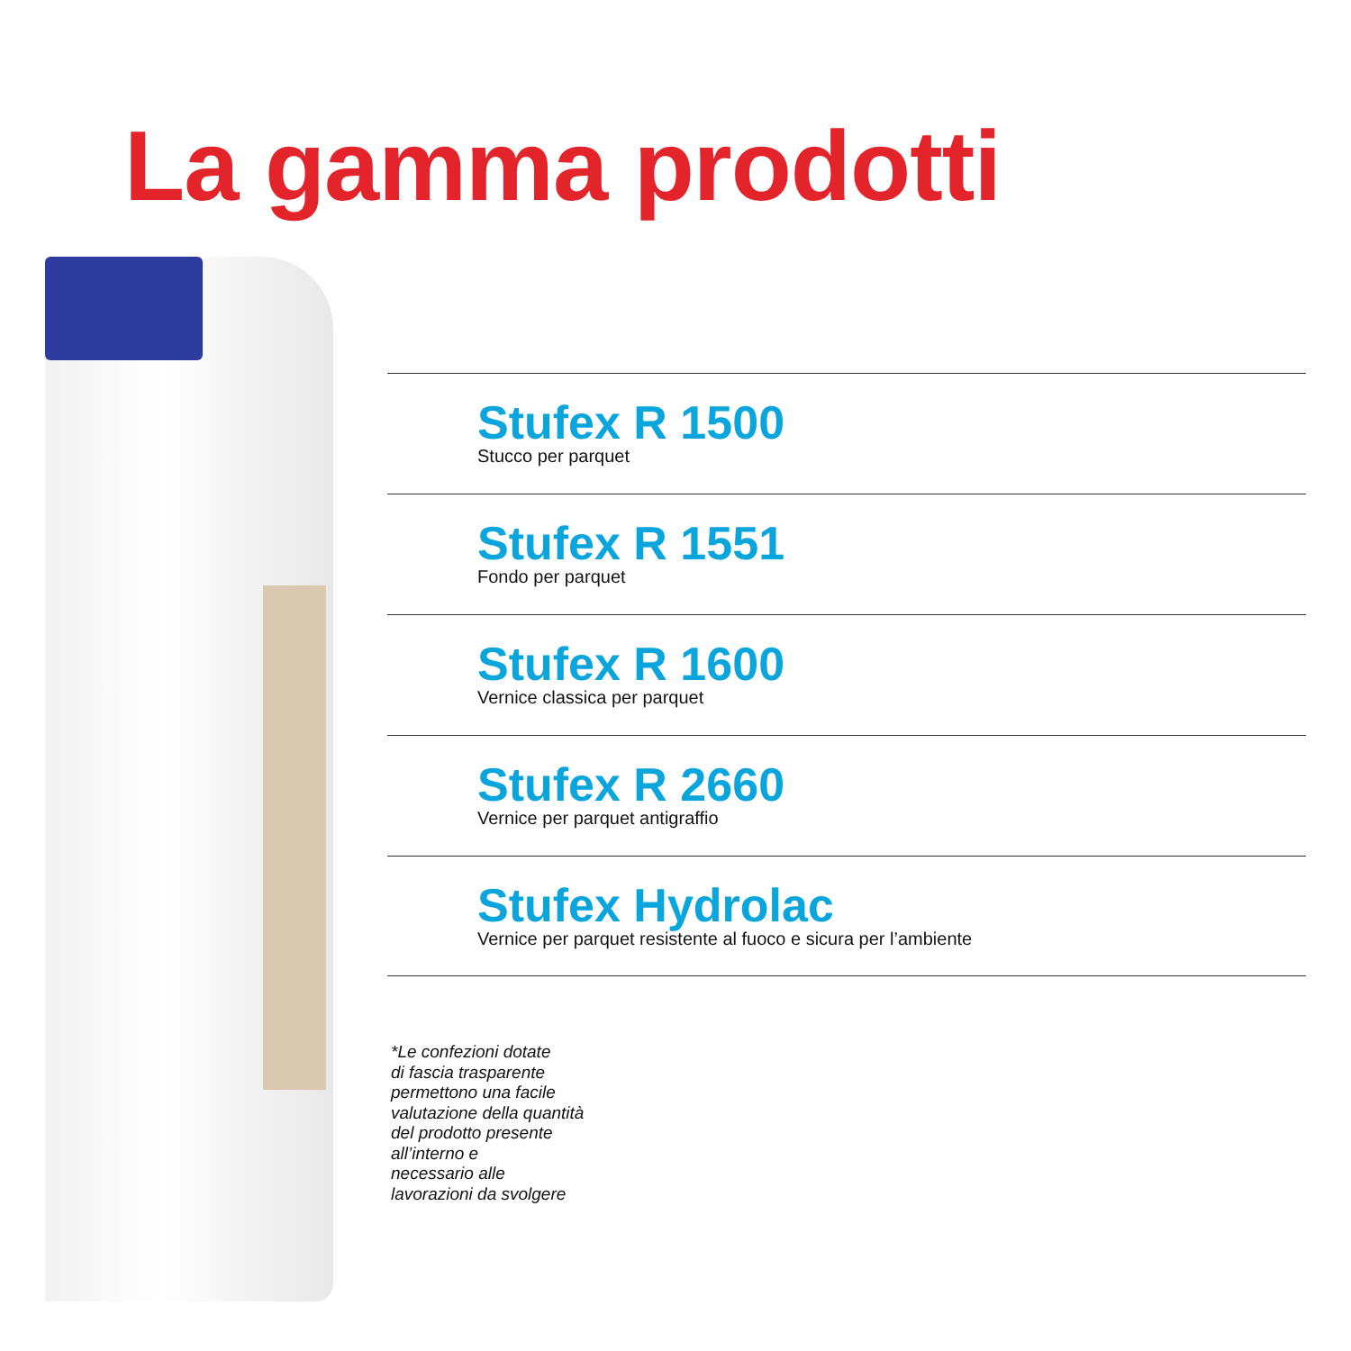La gamma prodotti
Stufex R 1500
Stucco per parquet
Stufex R 1551
Fondo per parquet
Stufex R 1600
Vernice classica per parquet
Stufex R 2660
Vernice per parquet antigraffio
Stufex Hydrolac
Vernice per parquet resistente al fuoco e sicura per l’ambiente
*Le confezioni dotate
di fascia trasparente
permettono una facile
valutazione della quantità
del prodotto presente
all’interno e
necessario alle
lavorazioni da svolgere